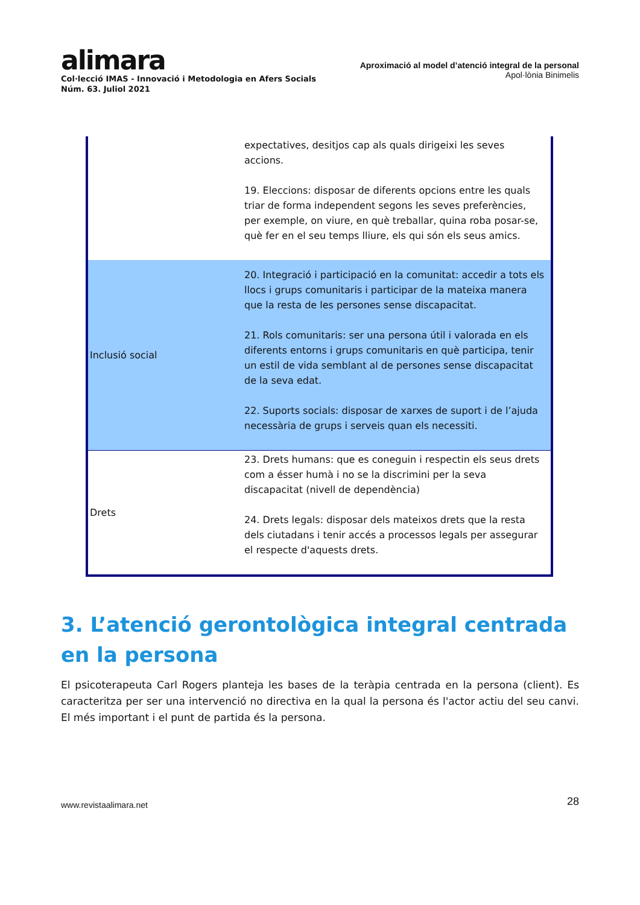alimara
Col·lecció IMAS - Innovació i Metodologia en Afers Socials
Núm. 63. Juliol 2021
Aproximació al model d’atenció integral de la personal
Apol·lònia Binimelis
| | expectatives, desitjos cap als quals dirigeixi les seves accions. 19. Eleccions: disposar de diferents opcions entre les quals triar de forma independent segons les seves preferències, per exemple, on viure, en què treballar, quina roba posar-se, què fer en el seu temps lliure, els qui són els seus amics. |
| Inclusió social | 20. Integració i participació en la comunitat: accedir a tots els llocs i grups comunitaris i participar de la mateixa manera que la resta de les persones sense discapacitat. 21. Rols comunitaris: ser una persona útil i valorada en els diferents entorns i grups comunitaris en què participa, tenir un estil de vida semblant al de persones sense discapacitat de la seva edat. 22. Suports socials: disposar de xarxes de suport i de l’ajuda necessària de grups i serveis quan els necessiti. |
| Drets | 23. Drets humans: que es coneguin i respectin els seus drets com a ésser humà i no se la discrimini per la seva discapacitat (nivell de dependència) 24. Drets legals: disposar dels mateixos drets que la resta dels ciutadans i tenir accés a processos legals per assegurar el respecte d'aquests drets. |
3. L’atenció gerontològica integral centrada en la persona
El psicoterapeuta Carl Rogers planteja les bases de la teràpia centrada en la persona (client). Es caracteritza per ser una intervenció no directiva en la qual la persona és l'actor actiu del seu canvi. El més important i el punt de partida és la persona.
www.revistaalimara.net 28